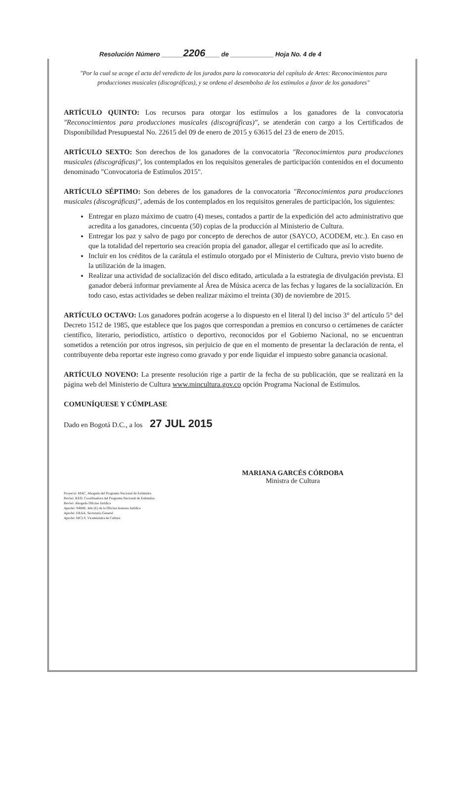Resolución Número ______2206____ de ____________ Hoja No. 4 de 4
"Por la cual se acoge el acta del veredicto de los jurados para la convocatoria del capítulo de Artes: Reconocimientos para producciones musicales (discográficas), y se ordena el desembolso de los estímulos a favor de los ganadores"
ARTÍCULO QUINTO: Los recursos para otorgar los estímulos a los ganadores de la convocatoria "Reconocimientos para producciones musicales (discográficas)", se atenderán con cargo a los Certificados de Disponibilidad Presupuestal No. 22615 del 09 de enero de 2015 y 63615 del 23 de enero de 2015.
ARTÍCULO SEXTO: Son derechos de los ganadores de la convocatoria "Reconocimientos para producciones musicales (discográficas)", los contemplados en los requisitos generales de participación contenidos en el documento denominado "Convocatoria de Estímulos 2015".
ARTÍCULO SÉPTIMO: Son deberes de los ganadores de la convocatoria "Reconocimientos para producciones musicales (discográficas)", además de los contemplados en los requisitos generales de participación, los siguientes:
Entregar en plazo máximo de cuatro (4) meses, contados a partir de la expedición del acto administrativo que acredita a los ganadores, cincuenta (50) copias de la producción al Ministerio de Cultura.
Entregar los paz y salvo de pago por concepto de derechos de autor (SAYCO, ACODEM, etc.). En caso en que la totalidad del repertorio sea creación propia del ganador, allegar el certificado que así lo acredite.
Incluir en los créditos de la carátula el estímulo otorgado por el Ministerio de Cultura, previo visto bueno de la utilización de la imagen.
Realizar una actividad de socialización del disco editado, articulada a la estrategia de divulgación prevista. El ganador deberá informar previamente al Área de Música acerca de las fechas y lugares de la socialización. En todo caso, estas actividades se deben realizar máximo el treinta (30) de noviembre de 2015.
ARTÍCULO OCTAVO: Los ganadores podrán acogerse a lo dispuesto en el literal l) del inciso 3° del artículo 5° del Decreto 1512 de 1985, que establece que los pagos que correspondan a premios en concurso o certámenes de carácter científico, literario, periodístico, artístico o deportivo, reconocidos por el Gobierno Nacional, no se encuentran sometidos a retención por otros ingresos, sin perjuicio de que en el momento de presentar la declaración de renta, el contribuyente deba reportar este ingreso como gravado y por ende liquidar el impuesto sobre ganancia ocasional.
ARTÍCULO NOVENO: La presente resolución rige a partir de la fecha de su publicación, que se realizará en la página web del Ministerio de Cultura www.mincultura.gov.co opción Programa Nacional de Estímulos.
COMUNÍQUESE Y CÚMPLASE
Dado en Bogotá D.C., a los 27 JUL 2015
MARIANA GARCÉS CÓRDOBA
Ministra de Cultura
Proyectó: MAC, Abogada del Programa Nacional de Estímulos
Revisó: KEO, Coordinadora del Programa Nacional de Estímulos
Revisó: Abogado Oficina Jurídica
Aprobó: NRBR, Jefe (E) de la Oficina Asesora Jurídica
Aprobó: ERAA, Secretario General
Aprobó: MCLS, Viceministra de Cultura